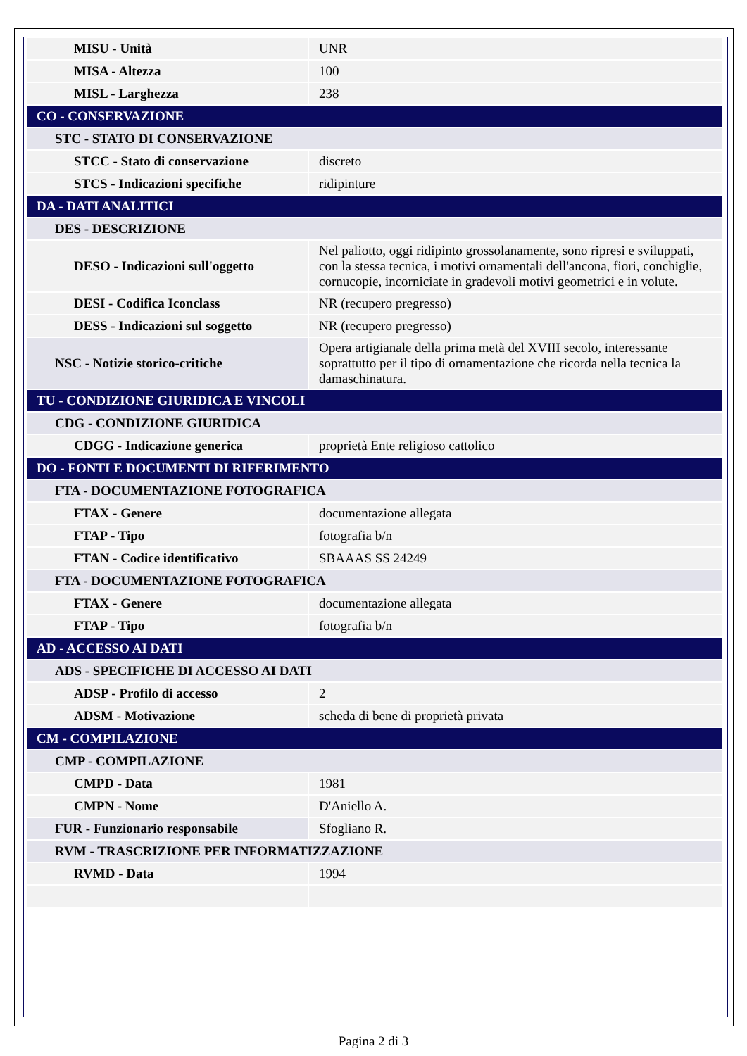| MISU - Unità | UNR |
| MISA - Altezza | 100 |
| MISL - Larghezza | 238 |
| CO - CONSERVAZIONE | |
| STC - STATO DI CONSERVAZIONE | |
| STCC - Stato di conservazione | discreto |
| STCS - Indicazioni specifiche | ridipinture |
| DA - DATI ANALITICI | |
| DES - DESCRIZIONE | |
| DESO - Indicazioni sull'oggetto | Nel paliotto, oggi ridipinto grossolanamente, sono ripresi e sviluppati, con la stessa tecnica, i motivi ornamentali dell'ancona, fiori, conchiglie, cornucopie, incorniciate in gradevoli motivi geometrici e in volute. |
| DESI - Codifica Iconclass | NR (recupero pregresso) |
| DESS - Indicazioni sul soggetto | NR (recupero pregresso) |
| NSC - Notizie storico-critiche | Opera artigianale della prima metà del XVIII secolo, interessante soprattutto per il tipo di ornamentazione che ricorda nella tecnica la damaschinatura. |
| TU - CONDIZIONE GIURIDICA E VINCOLI | |
| CDG - CONDIZIONE GIURIDICA | |
| CDGG - Indicazione generica | proprietà Ente religioso cattolico |
| DO - FONTI E DOCUMENTI DI RIFERIMENTO | |
| FTA - DOCUMENTAZIONE FOTOGRAFICA | |
| FTAX - Genere | documentazione allegata |
| FTAP - Tipo | fotografia b/n |
| FTAN - Codice identificativo | SBAAAS SS 24249 |
| FTA - DOCUMENTAZIONE FOTOGRAFICA | |
| FTAX - Genere | documentazione allegata |
| FTAP - Tipo | fotografia b/n |
| AD - ACCESSO AI DATI | |
| ADS - SPECIFICHE DI ACCESSO AI DATI | |
| ADSP - Profilo di accesso | 2 |
| ADSM - Motivazione | scheda di bene di proprietà privata |
| CM - COMPILAZIONE | |
| CMP - COMPILAZIONE | |
| CMPD - Data | 1981 |
| CMPN - Nome | D'Aniello A. |
| FUR - Funzionario responsabile | Sfogliano R. |
| RVM - TRASCRIZIONE PER INFORMATIZZAZIONE | |
| RVMD - Data | 1994 |
Pagina 2 di 3